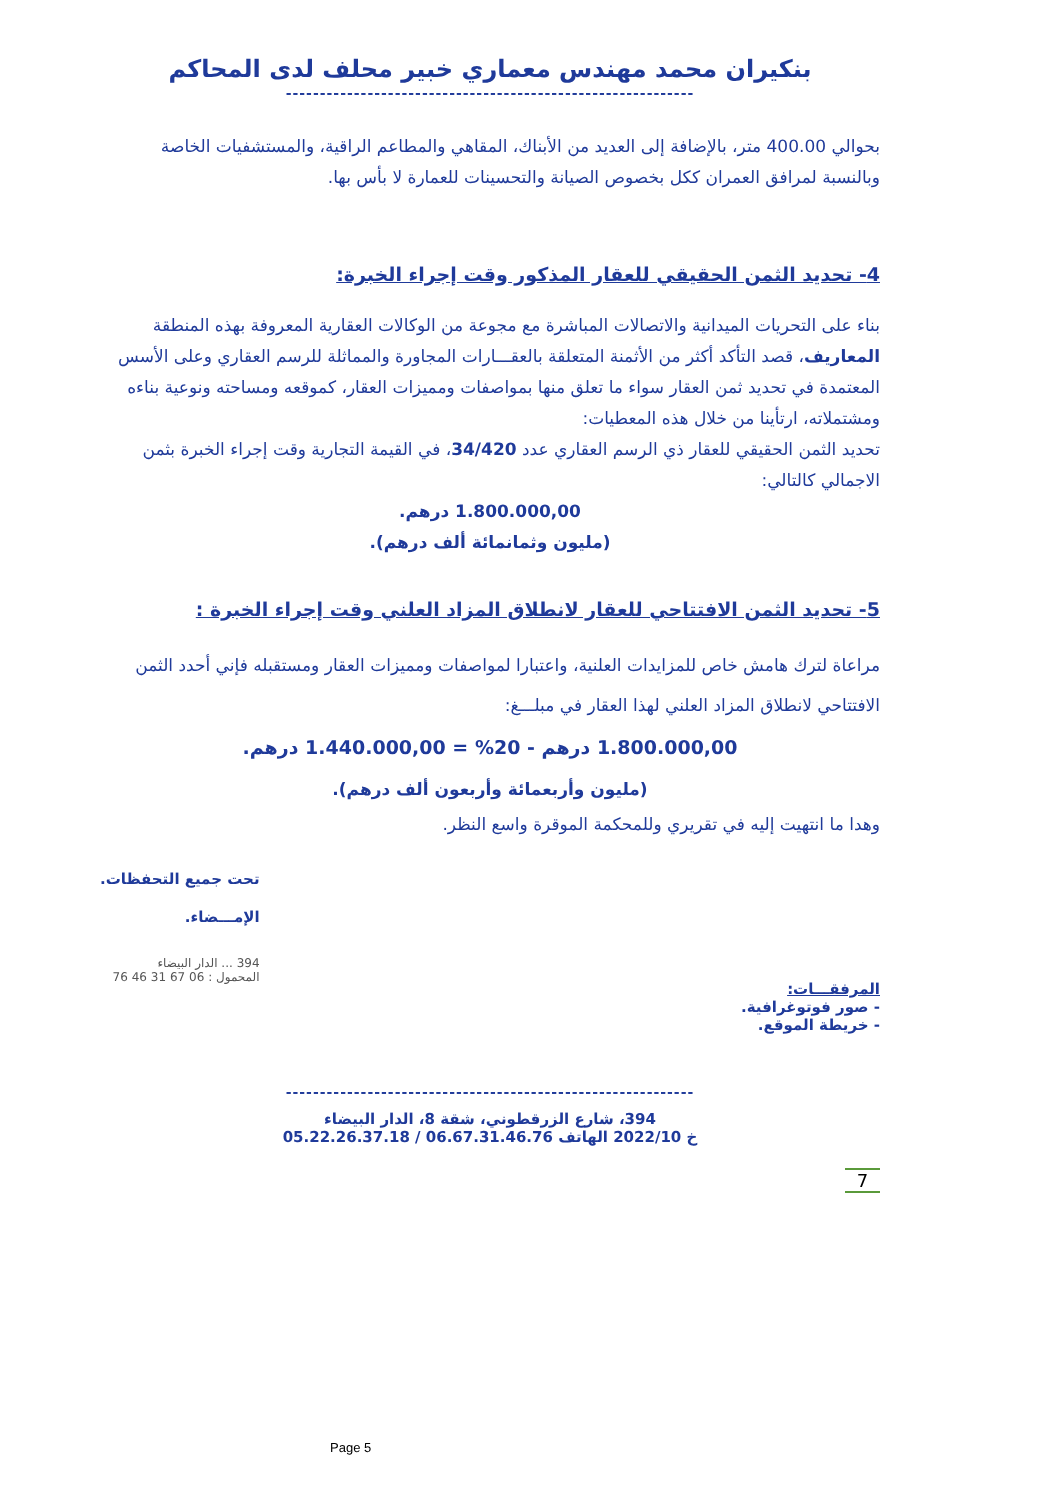بنكيران محمد مهندس معماري خبير محلف لدى المحاكم
------------------------------------------------------------
بحوالي 400.00 متر، بالإضافة إلى العديد من الأبناك، المقاهي والمطاعم الراقية، والمستشفيات الخاصة وبالنسبة لمرافق العمران ككل بخصوص الصيانة والتحسينات للعمارة لا بأس بها.
4- تحديد الثمن الحقيقي للعقار المذكور وقت إجراء الخبرة:
بناء على التحريات الميدانية والاتصالات المباشرة مع مجوعة من الوكالات العقارية المعروفة بهذه المنطقة المعاريف، قصد التأكد أكثر من الأثمنة المتعلقة بالعقـــارات المجاورة والمماثلة للرسم العقاري وعلى الأسس المعتمدة في تحديد ثمن العقار سواء ما تعلق منها بمواصفات ومميزات العقار، كموقعه ومساحته ونوعية بناءه ومشتملاته، ارتأينا من خلال هذه المعطيات:
تحديد الثمن الحقيقي للعقار ذي الرسم العقاري عدد 34/420، في القيمة التجارية وقت إجراء الخبرة بثمن الاجمالي كالتالي:
1.800.000,00 درهم.
(مليون وثمانمائة ألف درهم).
5- تحديد الثمن الافتتاحي للعقار لانطلاق المزاد العلني وقت إجراء الخبرة :
مراعاة لترك هامش خاص للمزايدات العلنية، واعتبارا لمواصفات ومميزات العقار ومستقبله فإني أحدد الثمن الافتتاحي لانطلاق المزاد العلني لهذا العقار في مبلـــغ:
1.800.000,00 درهم - 20% = 1.440.000,00 درهم.
(مليون وأربعمائة وأربعون ألف درهم).
وهدا ما انتهيت إليه في تقريري وللمحكمة الموقرة واسع النظر.
المرفقـــات:
- صور فوتوغرافية.
- خريطة الموقع.
تحت جميع التحفظات.
الإمـــضاء.
394 ... الدار البيضاء
المحمول : 06 67 31 46 76
------------------------------------------------------------
394، شارع الزرقطوني، شقة 8، الدار البيضاء
خ 2022/10 الهاتف 06.67.31.46.76 / 05.22.26.37.18
7
Page 5